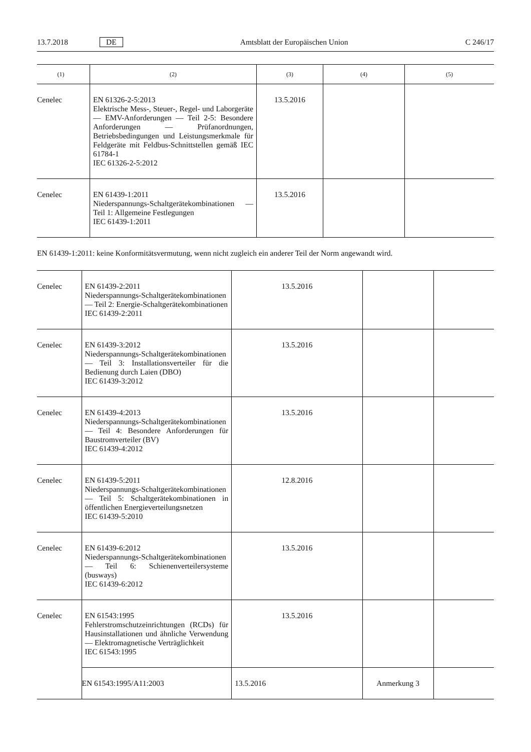13.7.2018 DE Amtsblatt der Europäischen Union C 246/17
| (1) | (2) | (3) | (4) | (5) |
| --- | --- | --- | --- | --- |
| Cenelec | EN 61326-2-5:2013 Elektrische Mess-, Steuer-, Regel- und Laborgeräte — EMV-Anforderungen — Teil 2-5: Besondere Anforderungen — Prüfanordnungen, Betriebsbedingungen und Leistungsmerkmale für Feldgeräte mit Feldbus-Schnittstellen gemäß IEC 61784-1 IEC 61326-2-5:2012 | 13.5.2016 | | |
| Cenelec | EN 61439-1:2011 Niederspannungs-Schaltgerätekombinationen — Teil 1: Allgemeine Festlegungen IEC 61439-1:2011 | 13.5.2016 | | |
EN 61439-1:2011: keine Konformitätsvermutung, wenn nicht zugleich ein anderer Teil der Norm angewandt wird.
| Cenelec | EN 61439-2:2011 Niederspannungs-Schaltgerätekombinationen — Teil 2: Energie-Schaltgerätekombinationen IEC 61439-2:2011 | 13.5.2016 | | |
| Cenelec | EN 61439-3:2012 Niederspannungs-Schaltgerätekombinationen — Teil 3: Installationsverteiler für die Bedienung durch Laien (DBO) IEC 61439-3:2012 | 13.5.2016 | | |
| Cenelec | EN 61439-4:2013 Niederspannungs-Schaltgerätekombinationen — Teil 4: Besondere Anforderungen für Baustromverteiler (BV) IEC 61439-4:2012 | 13.5.2016 | | |
| Cenelec | EN 61439-5:2011 Niederspannungs-Schaltgerätekombinationen — Teil 5: Schaltgerätekombinationen in öffentlichen Energieverteilungsnetzen IEC 61439-5:2010 | 12.8.2016 | | |
| Cenelec | EN 61439-6:2012 Niederspannungs-Schaltgerätekombinationen — Teil 6: Schienenverteilersysteme (busways) IEC 61439-6:2012 | 13.5.2016 | | |
| Cenelec | EN 61543:1995 Fehlerstromschutzeinrichtungen (RCDs) für Hausinstallationen und ähnliche Verwendung — Elektromagnetische Verträglichkeit IEC 61543:1995 | 13.5.2016 | | |
| | EN 61543:1995/A11:2003 | 13.5.2016 | Anmerkung 3 | |